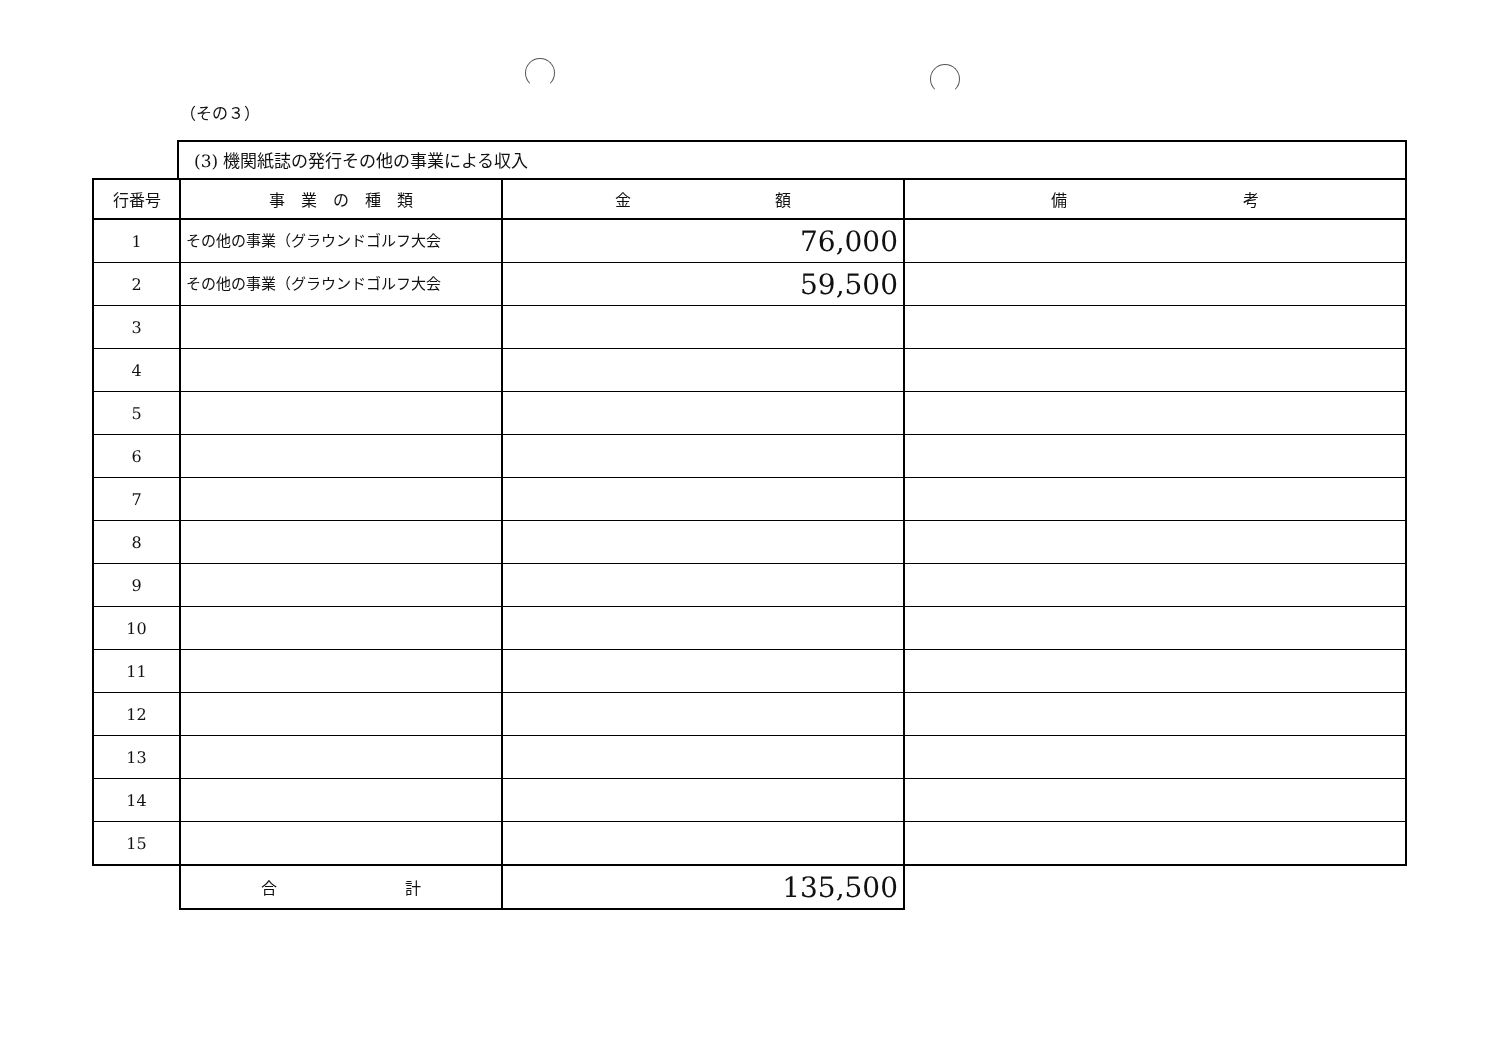（その３）
(3) 機関紙誌の発行その他の事業による収入
| 行番号 | 事 業 の 種 類 | 金 額 | 備 考 |
| --- | --- | --- | --- |
| 1 | その他の事業（グラウンドゴルフ大会 | 76,000 | |
| 2 | その他の事業（グラウンドゴルフ大会 | 59,500 | |
| 3 | | | |
| 4 | | | |
| 5 | | | |
| 6 | | | |
| 7 | | | |
| 8 | | | |
| 9 | | | |
| 10 | | | |
| 11 | | | |
| 12 | | | |
| 13 | | | |
| 14 | | | |
| 15 | | | |
| | 合 計 | 135,500 | |